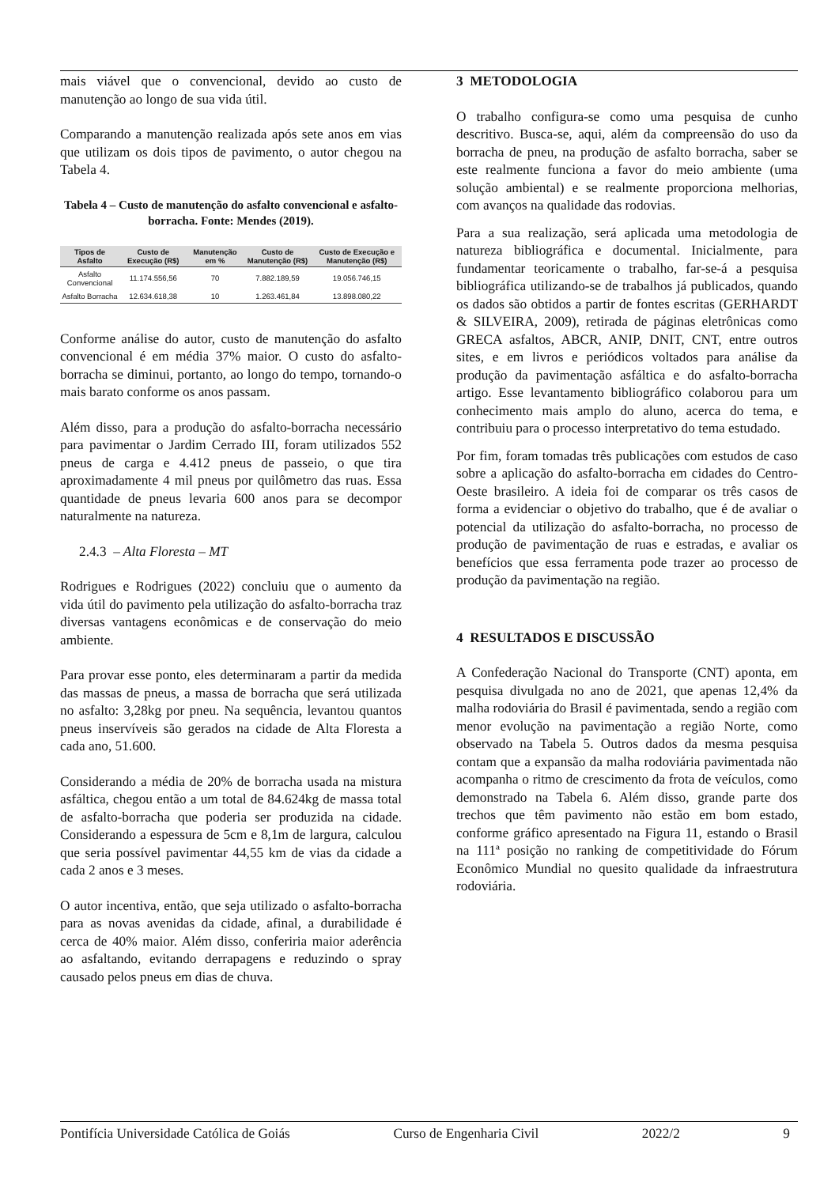mais viável que o convencional, devido ao custo de manutenção ao longo de sua vida útil.
Comparando a manutenção realizada após sete anos em vias que utilizam os dois tipos de pavimento, o autor chegou na Tabela 4.
Tabela 4 – Custo de manutenção do asfalto convencional e asfalto-borracha. Fonte: Mendes (2019).
| Tipos de Asfalto | Custo de Execução (R$) | Manutenção em % | Custo de Manutenção (R$) | Custo de Execução e Manutenção (R$) |
| --- | --- | --- | --- | --- |
| Asfalto Convencional | 11.174.556,56 | 70 | 7.882.189,59 | 19.056.746,15 |
| Asfalto Borracha | 12.634.618,38 | 10 | 1.263.461,84 | 13.898.080,22 |
Conforme análise do autor, custo de manutenção do asfalto convencional é em média 37% maior. O custo do asfalto-borracha se diminui, portanto, ao longo do tempo, tornando-o mais barato conforme os anos passam.
Além disso, para a produção do asfalto-borracha necessário para pavimentar o Jardim Cerrado III, foram utilizados 552 pneus de carga e 4.412 pneus de passeio, o que tira aproximadamente 4 mil pneus por quilômetro das ruas. Essa quantidade de pneus levaria 600 anos para se decompor naturalmente na natureza.
2.4.3 – Alta Floresta – MT
Rodrigues e Rodrigues (2022) concluiu que o aumento da vida útil do pavimento pela utilização do asfalto-borracha traz diversas vantagens econômicas e de conservação do meio ambiente.
Para provar esse ponto, eles determinaram a partir da medida das massas de pneus, a massa de borracha que será utilizada no asfalto: 3,28kg por pneu. Na sequência, levantou quantos pneus inservíveis são gerados na cidade de Alta Floresta a cada ano, 51.600.
Considerando a média de 20% de borracha usada na mistura asfáltica, chegou então a um total de 84.624kg de massa total de asfalto-borracha que poderia ser produzida na cidade. Considerando a espessura de 5cm e 8,1m de largura, calculou que seria possível pavimentar 44,55 km de vias da cidade a cada 2 anos e 3 meses.
O autor incentiva, então, que seja utilizado o asfalto-borracha para as novas avenidas da cidade, afinal, a durabilidade é cerca de 40% maior. Além disso, conferiria maior aderência ao asfaltando, evitando derrapagens e reduzindo o spray causado pelos pneus em dias de chuva.
3 METODOLOGIA
O trabalho configura-se como uma pesquisa de cunho descritivo. Busca-se, aqui, além da compreensão do uso da borracha de pneu, na produção de asfalto borracha, saber se este realmente funciona a favor do meio ambiente (uma solução ambiental) e se realmente proporciona melhorias, com avanços na qualidade das rodovias.
Para a sua realização, será aplicada uma metodologia de natureza bibliográfica e documental. Inicialmente, para fundamentar teoricamente o trabalho, far-se-á a pesquisa bibliográfica utilizando-se de trabalhos já publicados, quando os dados são obtidos a partir de fontes escritas (GERHARDT & SILVEIRA, 2009), retirada de páginas eletrônicas como GRECA asfaltos, ABCR, ANIP, DNIT, CNT, entre outros sites, e em livros e periódicos voltados para análise da produção da pavimentação asfáltica e do asfalto-borracha artigo. Esse levantamento bibliográfico colaborou para um conhecimento mais amplo do aluno, acerca do tema, e contribuiu para o processo interpretativo do tema estudado.
Por fim, foram tomadas três publicações com estudos de caso sobre a aplicação do asfalto-borracha em cidades do Centro-Oeste brasileiro. A ideia foi de comparar os três casos de forma a evidenciar o objetivo do trabalho, que é de avaliar o potencial da utilização do asfalto-borracha, no processo de produção de pavimentação de ruas e estradas, e avaliar os benefícios que essa ferramenta pode trazer ao processo de produção da pavimentação na região.
4 RESULTADOS E DISCUSSÃO
A Confederação Nacional do Transporte (CNT) aponta, em pesquisa divulgada no ano de 2021, que apenas 12,4% da malha rodoviária do Brasil é pavimentada, sendo a região com menor evolução na pavimentação a região Norte, como observado na Tabela 5. Outros dados da mesma pesquisa contam que a expansão da malha rodoviária pavimentada não acompanha o ritmo de crescimento da frota de veículos, como demonstrado na Tabela 6. Além disso, grande parte dos trechos que têm pavimento não estão em bom estado, conforme gráfico apresentado na Figura 11, estando o Brasil na 111ª posição no ranking de competitividade do Fórum Econômico Mundial no quesito qualidade da infraestrutura rodoviária.
Pontifícia Universidade Católica de Goiás Curso de Engenharia Civil 2022/2 9